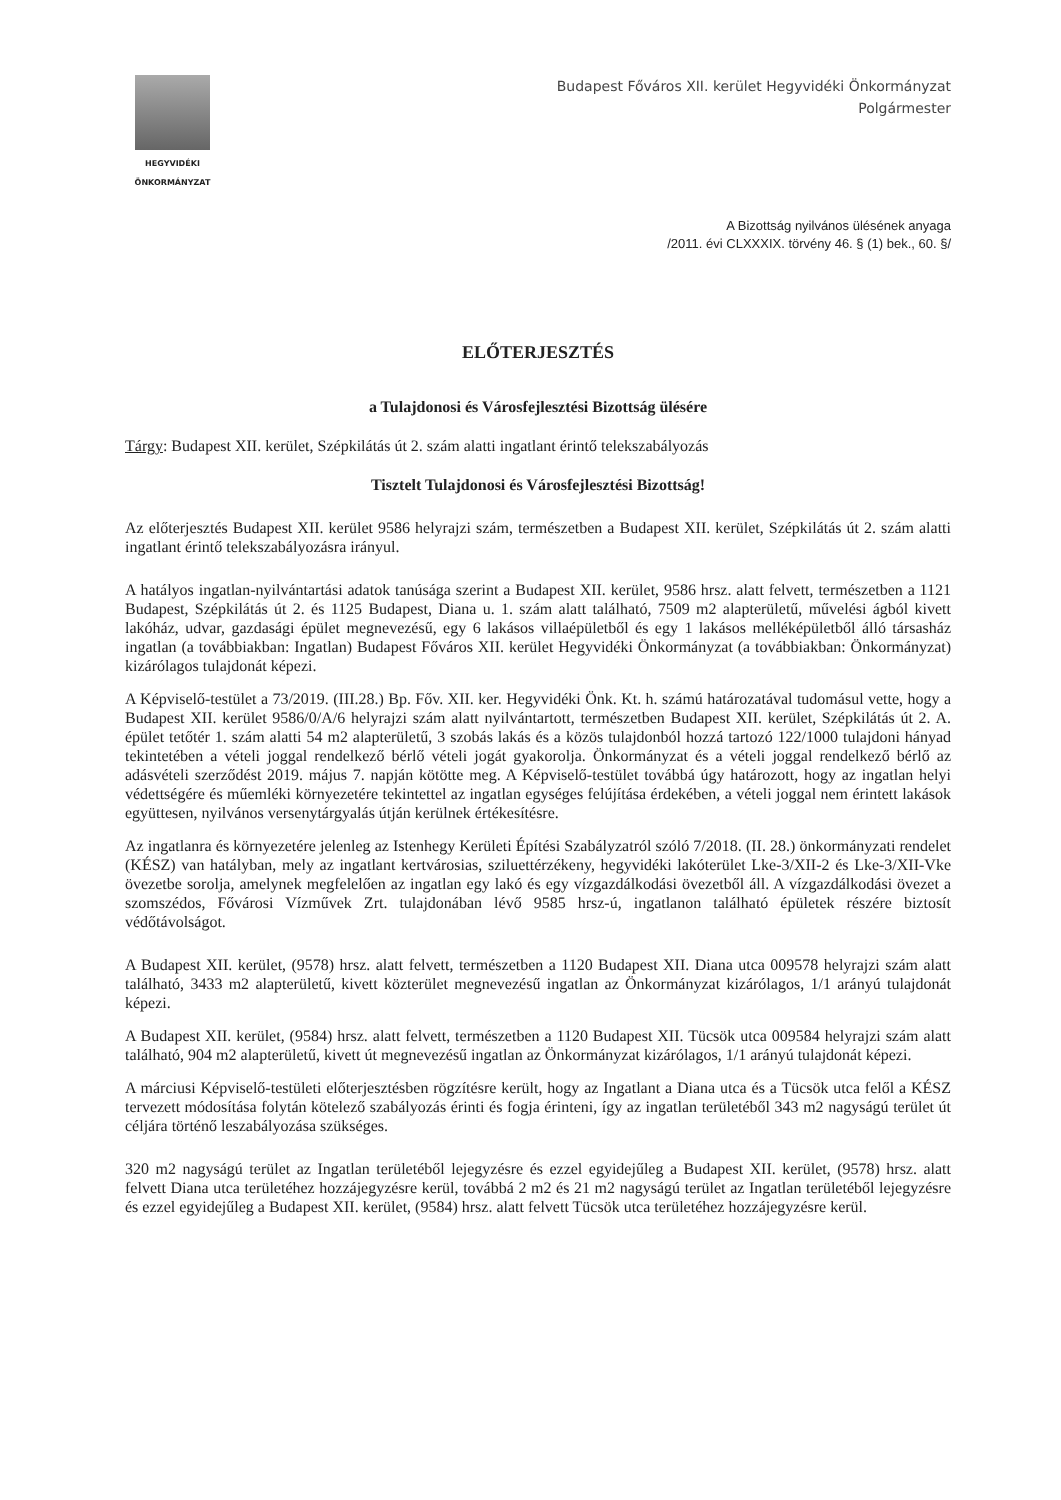HEGYVIDÉKI
ÖNKORMÁNYZAT
Budapest Főváros XII. kerület Hegyvidéki Önkormányzat
Polgármester
A Bizottság nyilvános ülésének anyaga
/2011. évi CLXXXIX. törvény 46. § (1) bek., 60. §/
ELŐTERJESZTÉS
a Tulajdonosi és Városfejlesztési Bizottság ülésére
Tárgy: Budapest XII. kerület, Szépkilátás út 2. szám alatti ingatlant érintő telekszabályozás
Tisztelt Tulajdonosi és Városfejlesztési Bizottság!
Az előterjesztés Budapest XII. kerület 9586 helyrajzi szám, természetben a Budapest XII. kerület, Szépkilátás út 2. szám alatti ingatlant érintő telekszabályozásra irányul.
A hatályos ingatlan-nyilvántartási adatok tanúsága szerint a Budapest XII. kerület, 9586 hrsz. alatt felvett, természetben a 1121 Budapest, Szépkilátás út 2. és 1125 Budapest, Diana u. 1. szám alatt található, 7509 m2 alapterületű, művelési ágból kivett lakóház, udvar, gazdasági épület megnevezésű, egy 6 lakásos villaépületből és egy 1 lakásos melléképületből álló társasház ingatlan (a továbbiakban: Ingatlan) Budapest Főváros XII. kerület Hegyvidéki Önkormányzat (a továbbiakban: Önkormányzat) kizárólagos tulajdonát képezi.
A Képviselő-testület a 73/2019. (III.28.) Bp. Főv. XII. ker. Hegyvidéki Önk. Kt. h. számú határozatával tudomásul vette, hogy a Budapest XII. kerület 9586/0/A/6 helyrajzi szám alatt nyilvántartott, természetben Budapest XII. kerület, Szépkilátás út 2. A. épület tetőtér 1. szám alatti 54 m2 alapterületű, 3 szobás lakás és a közös tulajdonból hozzá tartozó 122/1000 tulajdoni hányad tekintetében a vételi joggal rendelkező bérlő vételi jogát gyakorolja. Önkormányzat és a vételi joggal rendelkező bérlő az adásvételi szerződést 2019. május 7. napján kötötte meg. A Képviselő-testület továbbá úgy határozott, hogy az ingatlan helyi védettségére és műemléki környezetére tekintettel az ingatlan egységes felújítása érdekében, a vételi joggal nem érintett lakások együttesen, nyilvános versenytárgyalás útján kerülnek értékesítésre.
Az ingatlanra és környezetére jelenleg az Istenhegy Kerületi Építési Szabályzatról szóló 7/2018. (II. 28.) önkormányzati rendelet (KÉSZ) van hatályban, mely az ingatlant kertvárosias, sziluettérzékeny, hegyvidéki lakóterület Lke-3/XII-2 és Lke-3/XII-Vke övezetbe sorolja, amelynek megfelelően az ingatlan egy lakó és egy vízgazdálkodási övezetből áll. A vízgazdálkodási övezet a szomszédos, Fővárosi Vízművek Zrt. tulajdonában lévő 9585 hrsz-ú, ingatlanon található épületek részére biztosít védőtávolságot.
A Budapest XII. kerület, (9578) hrsz. alatt felvett, természetben a 1120 Budapest XII. Diana utca 009578 helyrajzi szám alatt található, 3433 m2 alapterületű, kivett közterület megnevezésű ingatlan az Önkormányzat kizárólagos, 1/1 arányú tulajdonát képezi.
A Budapest XII. kerület, (9584) hrsz. alatt felvett, természetben a 1120 Budapest XII. Tücsök utca 009584 helyrajzi szám alatt található, 904 m2 alapterületű, kivett út megnevezésű ingatlan az Önkormányzat kizárólagos, 1/1 arányú tulajdonát képezi.
A márciusi Képviselő-testületi előterjesztésben rögzítésre került, hogy az Ingatlant a Diana utca és a Tücsök utca felől a KÉSZ tervezett módosítása folytán kötelező szabályozás érinti és fogja érinteni, így az ingatlan területéből 343 m2 nagyságú terület út céljára történő leszabályozása szükséges.
320 m2 nagyságú terület az Ingatlan területéből lejegyzésre és ezzel egyidejűleg a Budapest XII. kerület, (9578) hrsz. alatt felvett Diana utca területéhez hozzájegyzésre kerül, továbbá 2 m2 és 21 m2 nagyságú terület az Ingatlan területéből lejegyzésre és ezzel egyidejűleg a Budapest XII. kerület, (9584) hrsz. alatt felvett Tücsök utca területéhez hozzájegyzésre kerül.